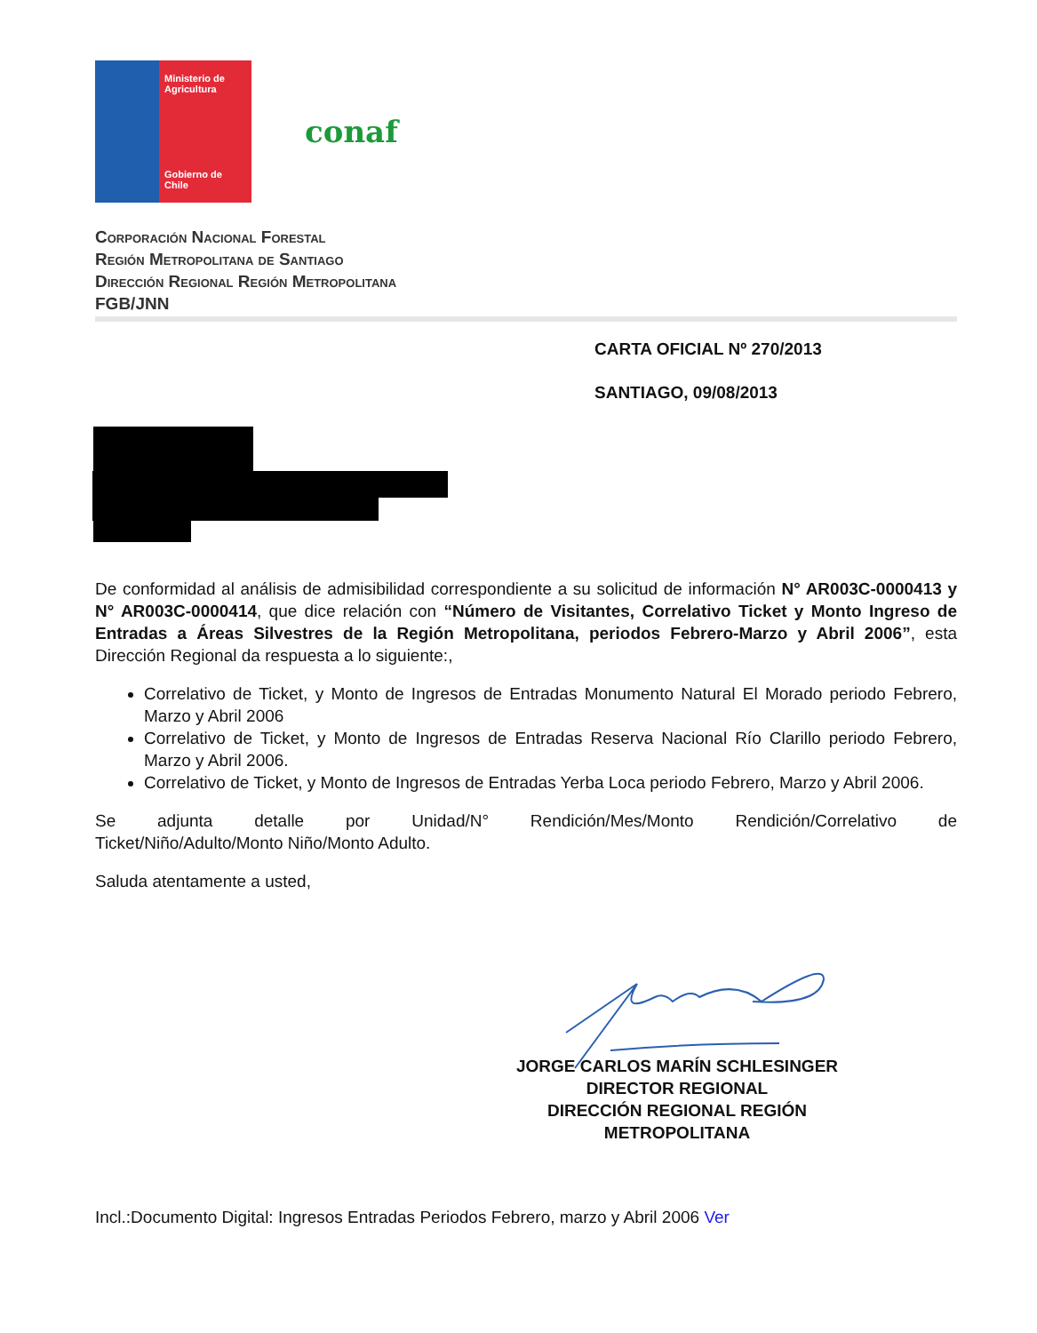Ministerio de
Agricultura
Gobierno de Chile
conaf
Corporación Nacional Forestal
Región Metropolitana de Santiago
Dirección Regional Región Metropolitana
FGB/JNN
CARTA OFICIAL Nº 270/2013
SANTIAGO, 09/08/2013
De conformidad al análisis de admisibilidad correspondiente a su solicitud de información N° AR003C-0000413 y N° AR003C-0000414, que dice relación con “Número de Visitantes, Correlativo Ticket y Monto Ingreso de Entradas a Áreas Silvestres de la Región Metropolitana, periodos Febrero-Marzo y Abril 2006”, esta Dirección Regional da respuesta a lo siguiente:,
Correlativo de Ticket, y Monto de Ingresos de Entradas Monumento Natural El Morado periodo Febrero, Marzo y Abril 2006
Correlativo de Ticket, y Monto de Ingresos de Entradas Reserva Nacional Río Clarillo periodo Febrero, Marzo y Abril 2006.
Correlativo de Ticket, y Monto de Ingresos de Entradas Yerba Loca periodo Febrero, Marzo y Abril 2006.
Se adjunta detalle por Unidad/N° Rendición/Mes/Monto Rendición/Correlativo de Ticket/Niño/Adulto/Monto Niño/Monto Adulto.
Saluda atentamente a usted,
JORGE CARLOS MARÍN SCHLESINGER
DIRECTOR REGIONAL
DIRECCIÓN REGIONAL REGIÓN
METROPOLITANA
Incl.:Documento Digital: Ingresos Entradas Periodos Febrero, marzo y Abril 2006 Ver